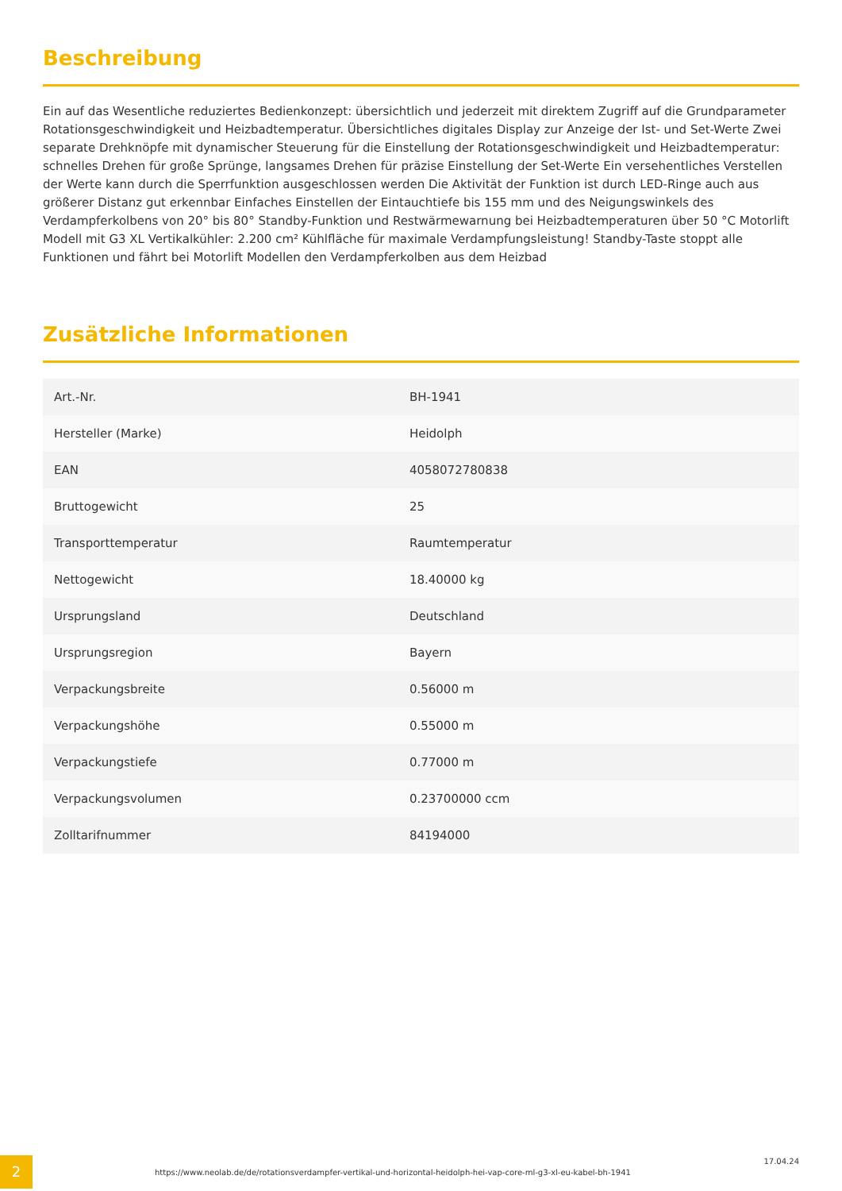Beschreibung
Ein auf das Wesentliche reduziertes Bedienkonzept: übersichtlich und jederzeit mit direktem Zugriff auf die Grundparameter Rotationsgeschwindigkeit und Heizbadtemperatur. Übersichtliches digitales Display zur Anzeige der Ist- und Set-Werte Zwei separate Drehknöpfe mit dynamischer Steuerung für die Einstellung der Rotationsgeschwindigkeit und Heizbadtemperatur: schnelles Drehen für große Sprünge, langsames Drehen für präzise Einstellung der Set-Werte Ein versehentliches Verstellen der Werte kann durch die Sperrfunktion ausgeschlossen werden Die Aktivität der Funktion ist durch LED-Ringe auch aus größerer Distanz gut erkennbar Einfaches Einstellen der Eintauchtiefe bis 155 mm und des Neigungswinkels des Verdampferkolbens von 20° bis 80° Standby-Funktion und Restwärmewarnung bei Heizbadtemperaturen über 50 °C Motorlift Modell mit G3 XL Vertikalkühler: 2.200 cm² Kühlfläche für maximale Verdampfungsleistung! Standby-Taste stoppt alle Funktionen und fährt bei Motorlift Modellen den Verdampferkolben aus dem Heizbad
Zusätzliche Informationen
| Art.-Nr. | BH-1941 |
| Hersteller (Marke) | Heidolph |
| EAN | 4058072780838 |
| Bruttogewicht | 25 |
| Transporttemperatur | Raumtemperatur |
| Nettogewicht | 18.40000 kg |
| Ursprungsland | Deutschland |
| Ursprungsregion | Bayern |
| Verpackungsbreite | 0.56000 m |
| Verpackungshöhe | 0.55000 m |
| Verpackungstiefe | 0.77000 m |
| Verpackungsvolumen | 0.23700000 ccm |
| Zolltarifnummer | 84194000 |
2
https://www.neolab.de/de/rotationsverdampfer-vertikal-und-horizontal-heidolph-hei-vap-core-ml-g3-xl-eu-kabel-bh-1941
17.04.24